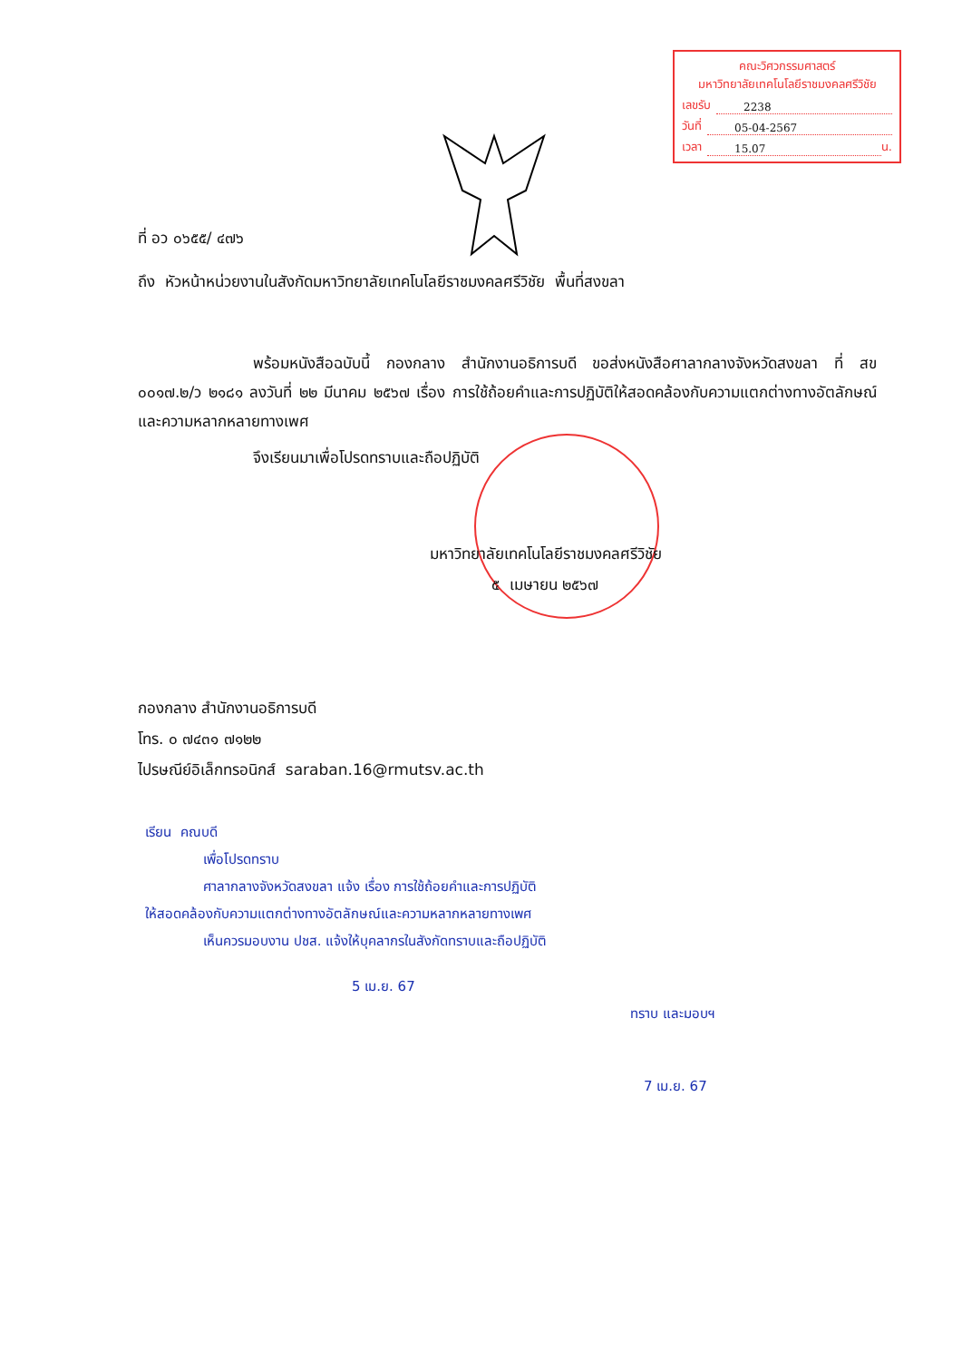คณะวิศวกรรมศาสตร์
มหาวิทยาลัยเทคโนโลยีราชมงคลศรีวิชัย
เลขรับ 2238
วันที่ 05-04-2567
เวลา 15.07 น.
ที่ อว ๐๖๕๕/ ๔๗๖
ถึง หัวหน้าหน่วยงานในสังกัดมหาวิทยาลัยเทคโนโลยีราชมงคลศรีวิชัย พื้นที่สงขลา
พร้อมหนังสือฉบับนี้ กองกลาง สำนักงานอธิการบดี ขอส่งหนังสือศาลากลางจังหวัดสงขลา ที่ สข ๐๐๑๗.๒/ว ๒๑๘๑ ลงวันที่ ๒๒ มีนาคม ๒๕๖๗ เรื่อง การใช้ถ้อยคำและการปฏิบัติให้สอดคล้องกับความแตกต่างทางอัตลักษณ์และความหลากหลายทางเพศ
จึงเรียนมาเพื่อโปรดทราบและถือปฏิบัติ
มหาวิทยาลัยเทคโนโลยีราชมงคลศรีวิชัย
๕ เมษายน ๒๕๖๗
กองกลาง สำนักงานอธิการบดี
โทร. ๐ ๗๔๓๑ ๗๑๒๒
ไปรษณีย์อิเล็กทรอนิกส์ saraban.16@rmutsv.ac.th
เรียน คณบดี
เพื่อโปรดทราบ
ศาลากลางจังหวัดสงขลา แจ้ง เรื่อง การใช้ถ้อยคำและการปฏิบัติ
ให้สอดคล้องกับความแตกต่างทางอัตลักษณ์และความหลากหลายทางเพศ
เห็นควรมอบงาน ปชส. แจ้งให้บุคลากรในสังกัดทราบและถือปฏิบัติ
5 เม.ย. 67
ทราบ และมอบฯ
7 เม.ย. 67